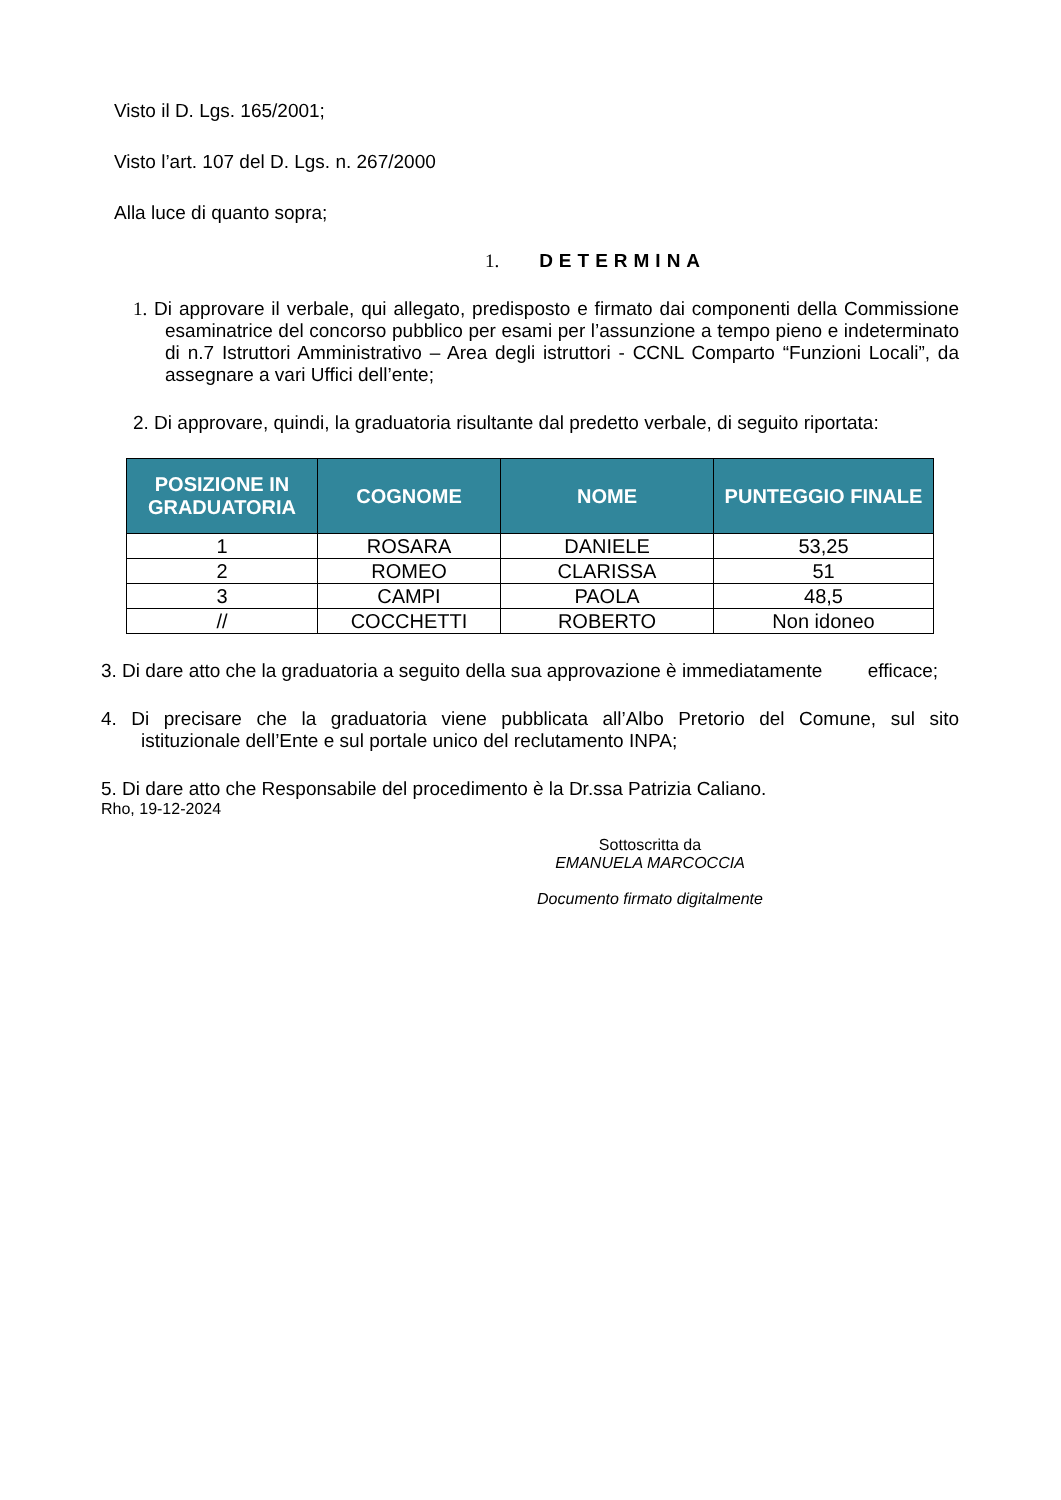Visto il D. Lgs. 165/2001;
Visto l’art. 107 del D. Lgs. n. 267/2000
Alla luce di quanto sopra;
1. DETERMINA
1. Di approvare il verbale, qui allegato, predisposto e firmato dai componenti della Commissione esaminatrice del concorso pubblico per esami per l’assunzione a tempo pieno e indeterminato di n.7 Istruttori Amministrativo – Area degli istruttori - CCNL Comparto “Funzioni Locali”, da assegnare a vari Uffici dell’ente;
2. Di approvare, quindi, la graduatoria risultante dal predetto verbale, di seguito riportata:
| POSIZIONE IN GRADUATORIA | COGNOME | NOME | PUNTEGGIO FINALE |
| --- | --- | --- | --- |
| 1 | ROSARA | DANIELE | 53,25 |
| 2 | ROMEO | CLARISSA | 51 |
| 3 | CAMPI | PAOLA | 48,5 |
| // | COCCHETTI | ROBERTO | Non idoneo |
3. Di dare atto che la graduatoria a seguito della sua approvazione è immediatamente efficace;
4. Di precisare che la graduatoria viene pubblicata all’Albo Pretorio del Comune, sul sito istituzionale dell’Ente e sul portale unico del reclutamento INPA;
5. Di dare atto che Responsabile del procedimento è la Dr.ssa Patrizia Caliano.
Rho, 19-12-2024
Sottoscritta da
EMANUELA MARCOCCIA
Documento firmato digitalmente